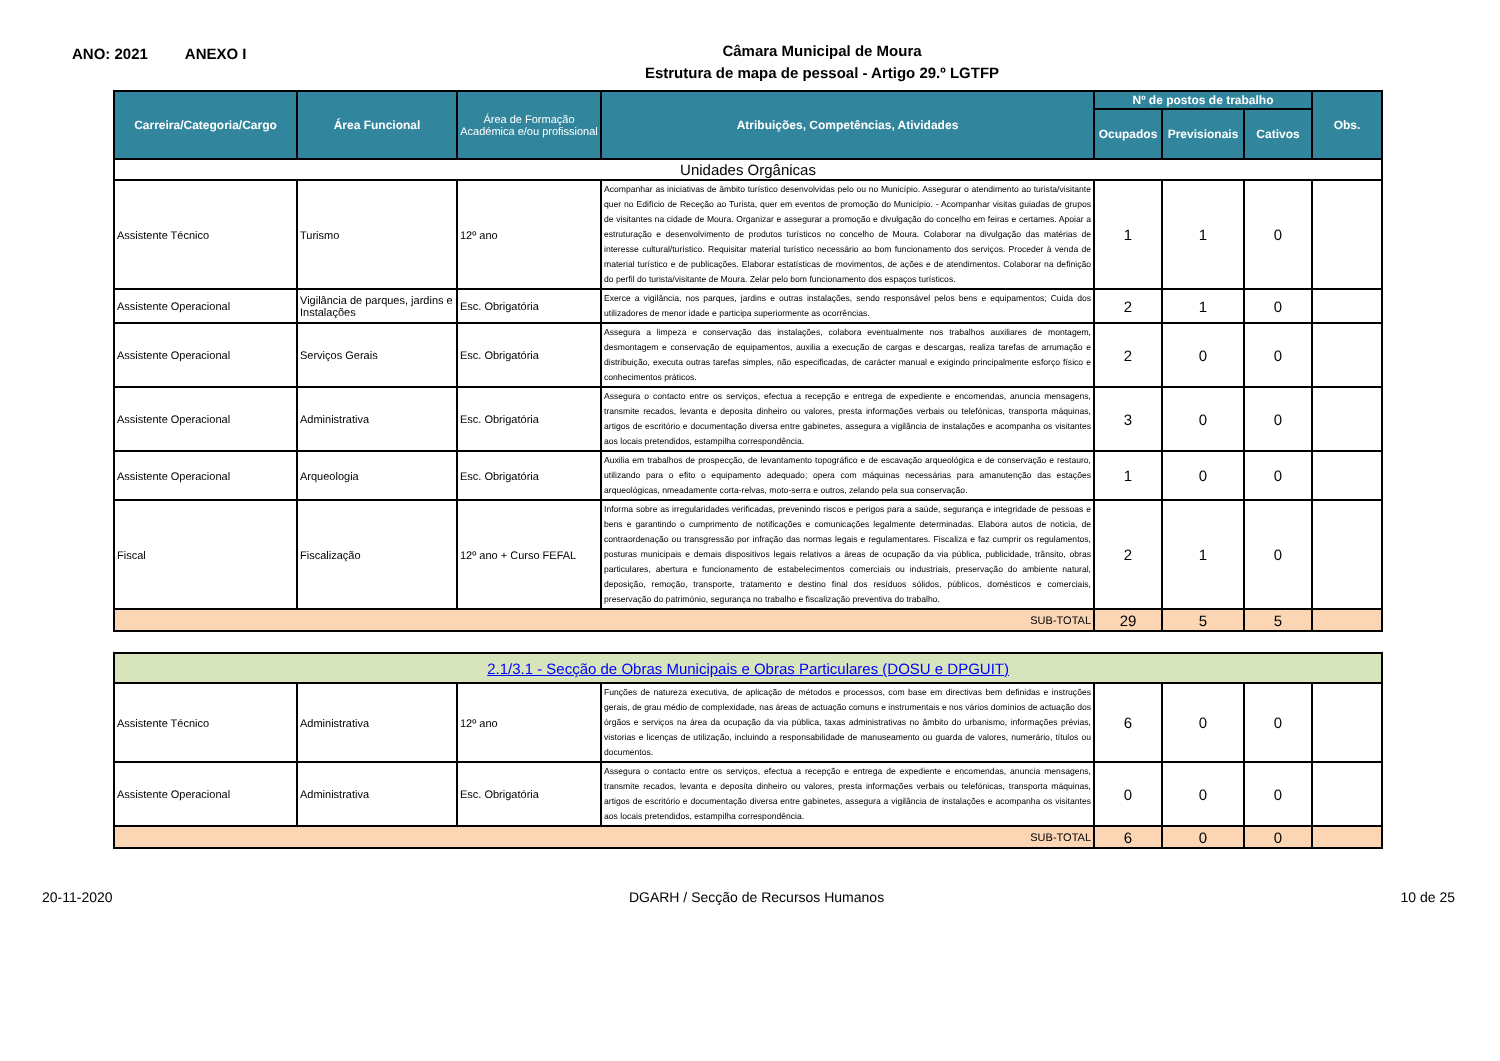ANO: 2021 ANEXO I
Câmara Municipal de Moura
Estrutura de mapa de pessoal - Artigo 29.º LGTFP
| Carreira/Categoria/Cargo | Área Funcional | Área de Formação Académica e/ou profissional | Atribuições, Competências, Atividades | Nº de postos de trabalho | | | Obs. |
| --- | --- | --- | --- | --- | --- | --- | --- |
| | | | | Ocupados | Previsionais | Cativos | |
| Unidades Orgânicas | | | | | | | |
| Assistente Técnico | Turismo | 12º ano | Acompanhar as iniciativas de âmbito turístico desenvolvidas pelo ou no Município. Assegurar o atendimento ao turista/visitante quer no Edifício de Receção ao Turista, quer em eventos de promoção do Município. - Acompanhar visitas guiadas de grupos de visitantes na cidade de Moura. Organizar e assegurar a promoção e divulgação do concelho em feiras e certames. Apoiar a estruturação e desenvolvimento de produtos turísticos no concelho de Moura. Colaborar na divulgação das matérias de interesse cultural/turístico. Requisitar material turístico necessário ao bom funcionamento dos serviços. Proceder à venda de material turístico e de publicações. Elaborar estatísticas de movimentos, de ações e de atendimentos. Colaborar na definição do perfil do turista/visitante de Moura. Zelar pelo bom funcionamento dos espaços turísticos. | 1 | 1 | 0 | |
| Assistente Operacional | Vigilância de parques, jardins e Instalações | Esc. Obrigatória | Exerce a vigilância, nos parques, jardins e outras instalações, sendo responsável pelos bens e equipamentos; Cuida dos utilizadores de menor idade e participa superiormente as ocorrências. | 2 | 1 | 0 | |
| Assistente Operacional | Serviços Gerais | Esc. Obrigatória | Assegura a limpeza e conservação das instalações, colabora eventualmente nos trabalhos auxiliares de montagem, desmontagem e conservação de equipamentos, auxilia a execução de cargas e descargas, realiza tarefas de arrumação e distribuição, executa outras tarefas simples, não especificadas, de carácter manual e exigindo principalmente esforço físico e conhecimentos práticos. | 2 | 0 | 0 | |
| Assistente Operacional | Administrativa | Esc. Obrigatória | Assegura o contacto entre os serviços, efectua a recepção e entrega de expediente e encomendas, anuncia mensagens, transmite recados, levanta e deposita dinheiro ou valores, presta informações verbais ou telefónicas, transporta máquinas, artigos de escritório e documentação diversa entre gabinetes, assegura a vigilância de instalações e acompanha os visitantes aos locais pretendidos, estampilha correspondência. | 3 | 0 | 0 | |
| Assistente Operacional | Arqueologia | Esc. Obrigatória | Auxilia em trabalhos de prospecção, de levantamento topográfico e de escavação arqueológica e de conservação e restauro, utilizando para o efito o equipamento adequado; opera com máquinas necessárias para amanutenção das estações arqueológicas, nmeadamente corta-relvas, moto-serra e outros, zelando pela sua conservação. | 1 | 0 | 0 | |
| Fiscal | Fiscalização | 12º ano + Curso FEFAL | Informa sobre as irregularidades verificadas, prevenindo riscos e perigos para a saúde, segurança e integridade de pessoas e bens e garantindo o cumprimento de notificações e comunicações legalmente determinadas. Elabora autos de noticia, de contraordenação ou transgressão por infração das normas legais e regulamentares. Fiscaliza e faz cumprir os regulamentos, posturas municipais e demais dispositivos legais relativos a áreas de ocupação da via pública, publicidade, trânsito, obras particulares, abertura e funcionamento de estabelecimentos comerciais ou industriais, preservação do ambiente natural, deposição, remoção, transporte, tratamento e destino final dos resíduos sólidos, públicos, domésticos e comerciais, preservação do património, segurança no trabalho e fiscalização preventiva do trabalho. | 2 | 1 | 0 | |
| SUB-TOTAL | | | | 29 | 5 | 5 | |
| 2.1/3.1 - Secção de Obras Municipais e Obras Particulares (DOSU e DPGUIT) | | | | | | | |
| Assistente Técnico | Administrativa | 12º ano | Funções de natureza executiva, de aplicação de métodos e processos, com base em directivas bem definidas e instruções gerais, de grau médio de complexidade, nas áreas de actuação comuns e instrumentais e nos vários domínios de actuação dos órgãos e serviços na área da ocupação da via pública, taxas administrativas no âmbito do urbanismo, informações prévias, vistorias e licenças de utilização, incluindo a responsabilidade de manuseamento ou guarda de valores, numerário, títulos ou documentos. | 6 | 0 | 0 | |
| Assistente Operacional | Administrativa | Esc. Obrigatória | Assegura o contacto entre os serviços, efectua a recepção e entrega de expediente e encomendas, anuncia mensagens, transmite recados, levanta e deposita dinheiro ou valores, presta informações verbais ou telefónicas, transporta máquinas, artigos de escritório e documentação diversa entre gabinetes, assegura a vigilância de instalações e acompanha os visitantes aos locais pretendidos, estampilha correspondência. | 0 | 0 | 0 | |
| SUB-TOTAL | | | | 6 | 0 | 0 | |
20-11-2020 DGARH / Secção de Recursos Humanos 10 de 25